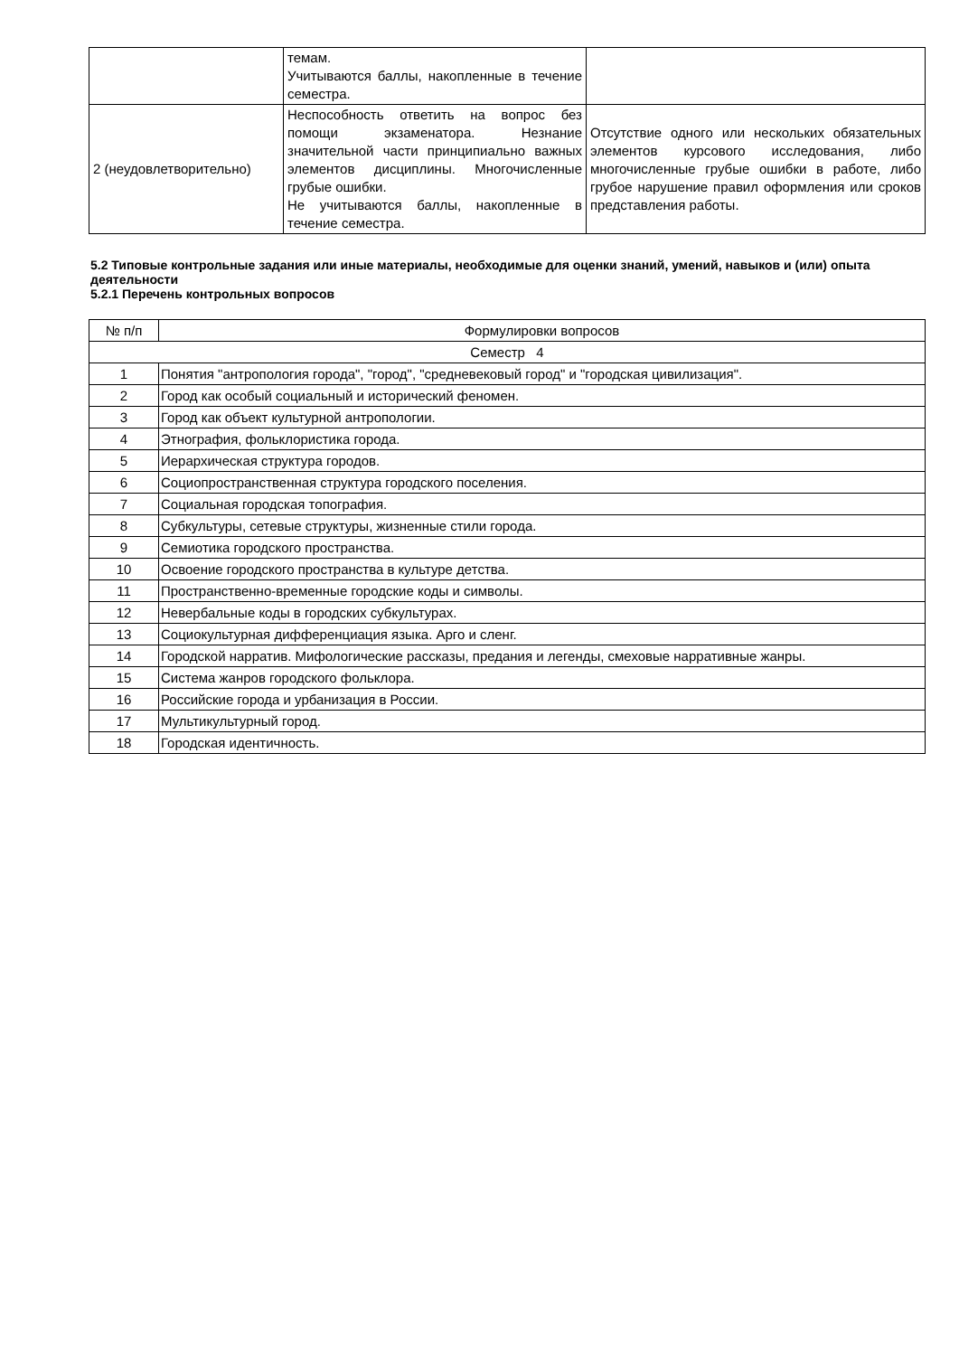| | темам. Учитываются баллы, накопленные в течение семестра. | |
| 2 (неудовлетворительно) | Неспособность ответить на вопрос без помощи экзаменатора. Незнание значительной части принципиально важных элементов дисциплины. Многочисленные грубые ошибки. Не учитываются баллы, накопленные в течение семестра. | Отсутствие одного или нескольких обязательных элементов курсового исследования, либо многочисленные грубые ошибки в работе, либо грубое нарушение правил оформления или сроков представления работы. |
5.2 Типовые контрольные задания или иные материалы, необходимые для оценки знаний, умений, навыков и (или) опыта деятельности
5.2.1 Перечень контрольных вопросов
| № п/п | Формулировки вопросов |
| --- | --- |
| Семестр 4 | |
| 1 | Понятия "антропология города", "город", "средневековый город" и "городская цивилизация". |
| 2 | Город как особый социальный и исторический феномен. |
| 3 | Город как объект культурной антропологии. |
| 4 | Этнография, фольклористика города. |
| 5 | Иерархическая структура городов. |
| 6 | Социопространственная структура городского поселения. |
| 7 | Социальная городская топография. |
| 8 | Субкультуры, сетевые структуры, жизненные стили города. |
| 9 | Семиотика городского пространства. |
| 10 | Освоение городского пространства в культуре детства. |
| 11 | Пространственно-временные городские коды и символы. |
| 12 | Невербальные коды в городских субкультурах. |
| 13 | Социокультурная дифференциация языка. Арго и сленг. |
| 14 | Городской нарратив. Мифологические рассказы, предания и легенды, смеховые нарративные жанры. |
| 15 | Система жанров городского фольклора. |
| 16 | Российские города и урбанизация в России. |
| 17 | Мультикультурный город. |
| 18 | Городская идентичность. |